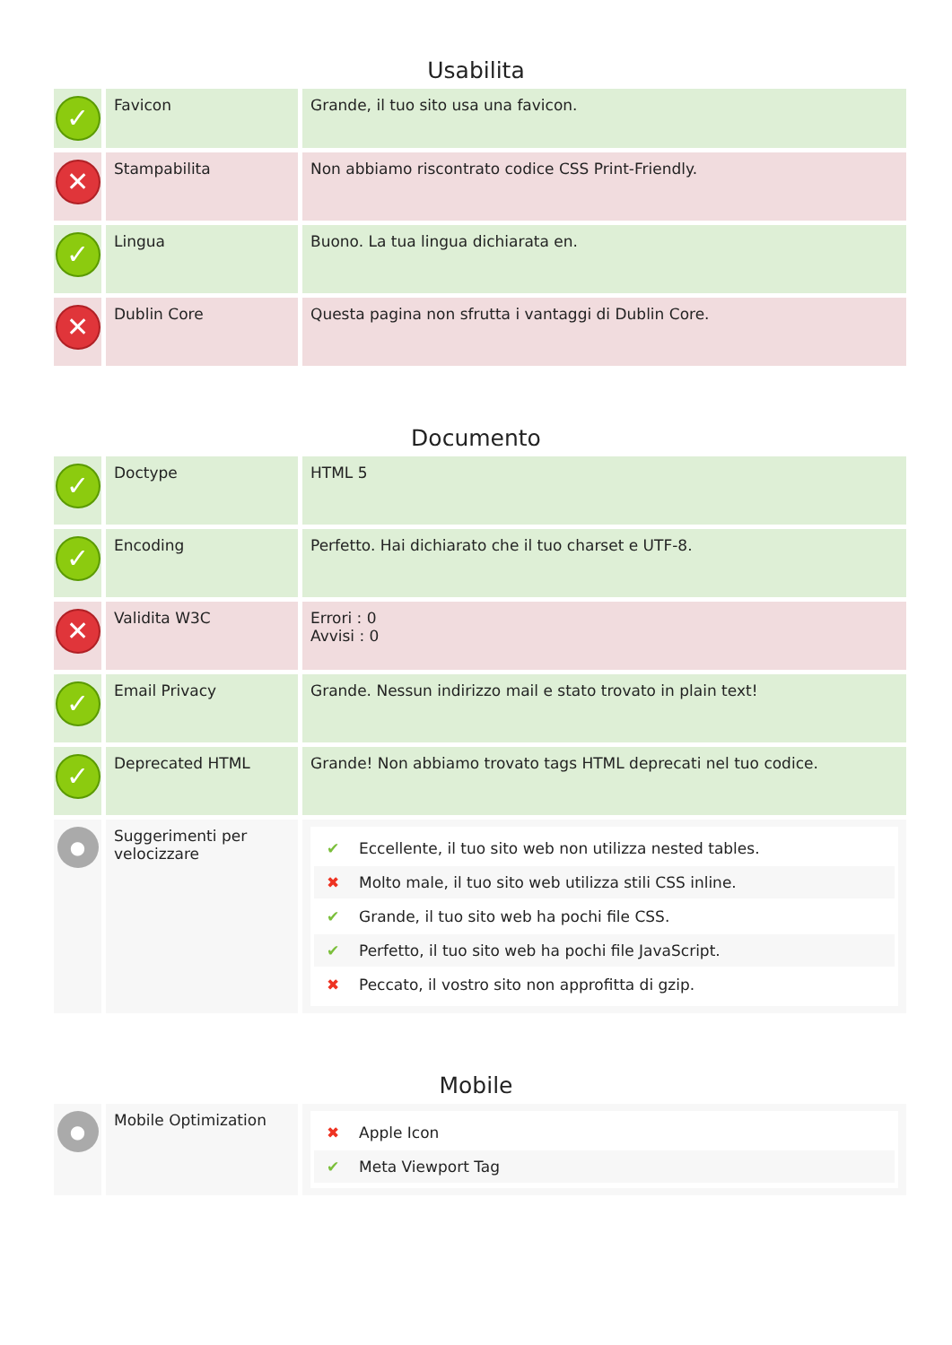Usabilita
| ✓ | Favicon | Grande, il tuo sito usa una favicon. |
| ✕ | Stampabilita | Non abbiamo riscontrato codice CSS Print-Friendly. |
| ✓ | Lingua | Buono. La tua lingua dichiarata en. |
| ✕ | Dublin Core | Questa pagina non sfrutta i vantaggi di Dublin Core. |
Documento
| ✓ | Doctype | HTML 5 |
| ✓ | Encoding | Perfetto. Hai dichiarato che il tuo charset e UTF-8. |
| ✕ | Validita W3C | Errori : 0 Avvisi : 0 |
| ✓ | Email Privacy | Grande. Nessun indirizzo mail e stato trovato in plain text! |
| ✓ | Deprecated HTML | Grande! Non abbiamo trovato tags HTML deprecati nel tuo codice. |
| ● | Suggerimenti per velocizzare | ✔ Eccellente, il tuo sito web non utilizza nested tables. ✖ Molto male, il tuo sito web utilizza stili CSS inline. ✔ Grande, il tuo sito web ha pochi file CSS. ✔ Perfetto, il tuo sito web ha pochi file JavaScript. ✖ Peccato, il vostro sito non approfitta di gzip. |
Mobile
| ● | Mobile Optimization | ✖ Apple Icon ✔ Meta Viewport Tag |